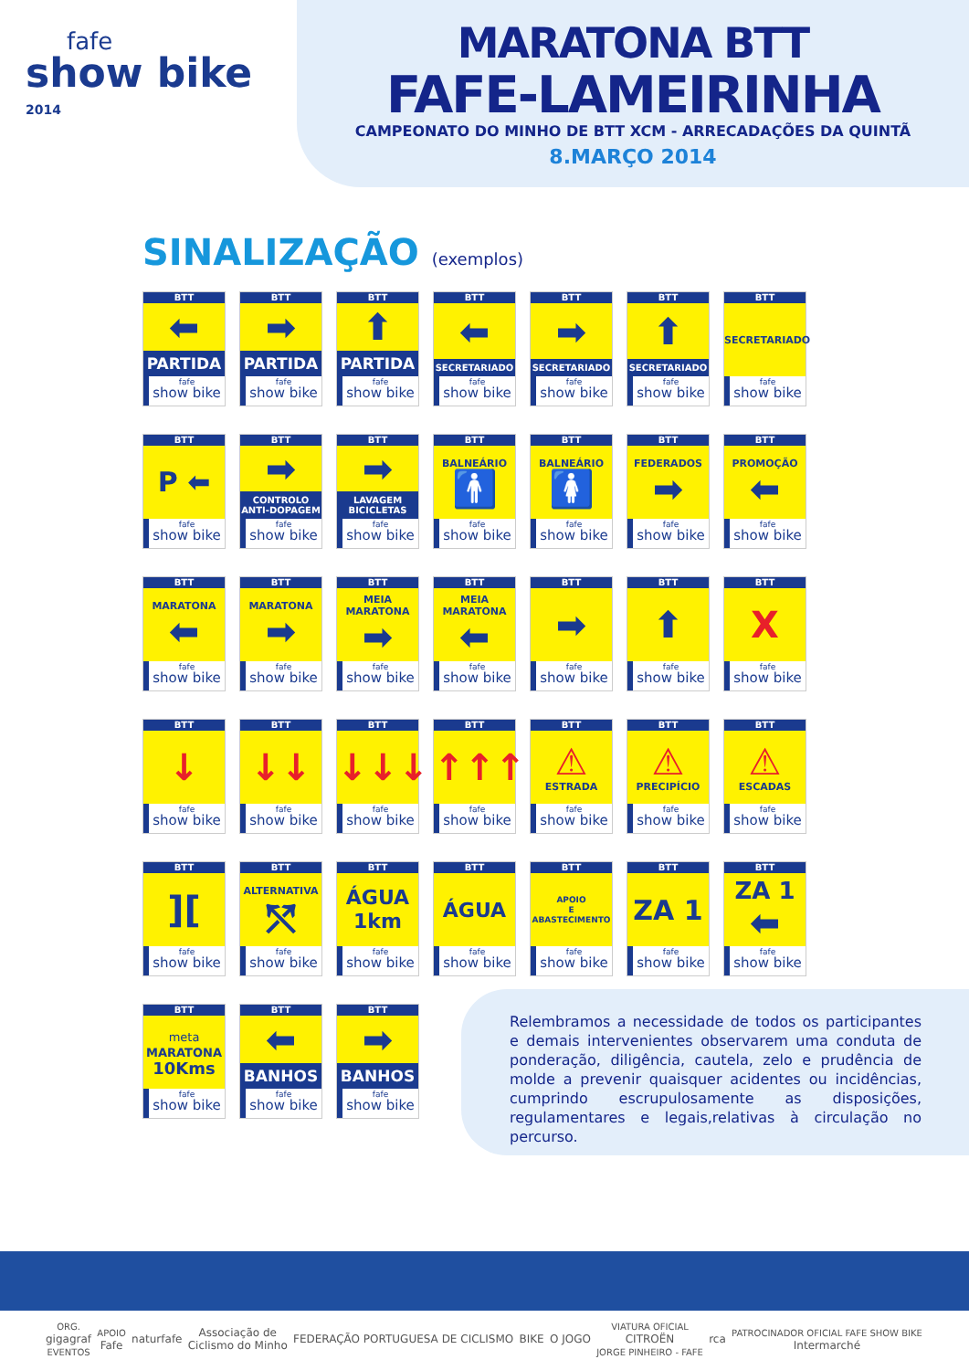fafe
show bike 2014
MARATONA BTT
FAFE-LAMEIRINHA
CAMPEONATO DO MINHO DE BTT XCM - ARRECADAÇÕES DA QUINTÃ
8.MARÇO 2014
SINALIZAÇÃO (exemplos)
BTT
⬅
PARTIDA
fafe
show bike
BTT
➡
PARTIDA
fafe
show bike
BTT
⬆
PARTIDA
fafe
show bike
BTT
⬅
SECRETARIADO
fafe
show bike
BTT
➡
SECRETARIADO
fafe
show bike
BTT
⬆
SECRETARIADO
fafe
show bike
BTT
SECRETARIADO
fafe
show bike
BTT
P ⬅
fafe
show bike
BTT
➡
CONTROLO ANTI-DOPAGEM
fafe
show bike
BTT
➡
LAVAGEM BICICLETAS
fafe
show bike
BTT
BALNEÁRIO
🚹
fafe
show bike
BTT
BALNEÁRIO
🚺
fafe
show bike
BTT
FEDERADOS
➡
fafe
show bike
BTT
PROMOÇÃO
⬅
fafe
show bike
BTT
MARATONA
⬅
fafe
show bike
BTT
MARATONA
➡
fafe
show bike
BTT
MEIA MARATONA
➡
fafe
show bike
BTT
MEIA MARATONA
⬅
fafe
show bike
BTT
➡
fafe
show bike
BTT
⬆
fafe
show bike
BTT
X
fafe
show bike
BTT
↓
fafe
show bike
BTT
↓↓
fafe
show bike
BTT
↓↓↓
fafe
show bike
BTT
↑↑↑
fafe
show bike
BTT
⚠
ESTRADA
fafe
show bike
BTT
⚠
PRECIPÍCIO
fafe
show bike
BTT
⚠
ESCADAS
fafe
show bike
BTT
][
fafe
show bike
BTT
ALTERNATIVA
⤲
fafe
show bike
BTT
ÁGUA
1km
fafe
show bike
BTT
ÁGUA
fafe
show bike
BTT
APOIO
E
ABASTECIMENTO
fafe
show bike
BTT
ZA 1
fafe
show bike
BTT
ZA 1
⬅
fafe
show bike
BTT
meta
MARATONA
10Kms
fafe
show bike
BTT
⬅
BANHOS
fafe
show bike
BTT
➡
BANHOS
fafe
show bike
Relembramos a necessidade de todos os participantes e demais intervenientes observarem uma conduta de ponderação, diligência, cautela, zelo e prudência de molde a prevenir quaisquer acidentes ou incidências, cumprindo escrupulosamente as disposições, regulamentares e legais,relativas à circulação no percurso.
ORG.
gigagraf
EVENTOS
APOIO
Fafe
naturfafe
Associação de
Ciclismo do Minho
FEDERAÇÃO PORTUGUESA DE CICLISMO
BIKE O JOGO
VIATURA OFICIAL
CITROËN
JORGE PINHEIRO - FAFE
rca
PATROCINADOR OFICIAL FAFE SHOW BIKE
Intermarché